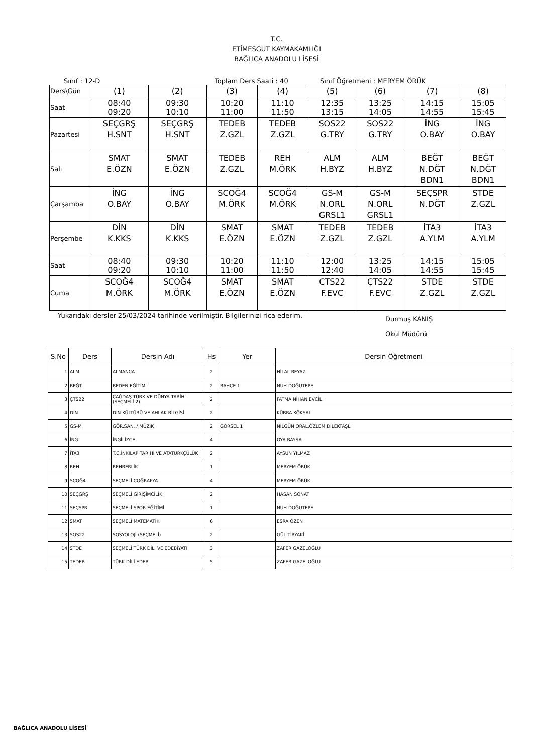T.C.
ETİMESGUT KAYMAKAMLIĞI
BAĞLICA ANADOLU LİSESİ
Sınıf : 12-D Toplam Ders Saati : 40 Sınıf Öğretmeni : MERYEM ÖRÜK
| Ders\Gün | (1) | (2) | (3) | (4) | (5) | (6) | (7) | (8) |
| Saat | 08:40 09:20 | 09:30 10:10 | 10:20 11:00 | 11:10 11:50 | 12:35 13:15 | 13:25 14:05 | 14:15 14:55 | 15:05 15:45 |
| Pazartesi | SEÇGRŞ H.SNT | SEÇGRŞ H.SNT | TEDEB Z.GZL | TEDEB Z.GZL | SOS22 G.TRY | SOS22 G.TRY | İNG O.BAY | İNG O.BAY |
| Salı | SMAT E.ÖZN | SMAT E.ÖZN | TEDEB Z.GZL | REH M.ÖRK | ALM H.BYZ | ALM H.BYZ | BEĞT N.DĞT BDN1 | BEĞT N.DĞT BDN1 |
| Çarşamba | İNG O.BAY | İNG O.BAY | SCOĞ4 M.ÖRK | SCOĞ4 M.ÖRK | GS-M N.ORL GRSL1 | GS-M N.ORL GRSL1 | SEÇSPR N.DĞT | STDE Z.GZL |
| Perşembe | DİN K.KKS | DİN K.KKS | SMAT E.ÖZN | SMAT E.ÖZN | TEDEB Z.GZL | TEDEB Z.GZL | İTA3 A.YLM | İTA3 A.YLM |
| Saat | 08:40 09:20 | 09:30 10:10 | 10:20 11:00 | 11:10 11:50 | 12:00 12:40 | 13:25 14:05 | 14:15 14:55 | 15:05 15:45 |
| Cuma | SCOĞ4 M.ÖRK | SCOĞ4 M.ÖRK | SMAT E.ÖZN | SMAT E.ÖZN | ÇTS22 F.EVC | ÇTS22 F.EVC | STDE Z.GZL | STDE Z.GZL |
Yukarıdaki dersler 25/03/2024 tarihinde verilmiştir. Bilgilerinizi rica ederim. Durmuş KANIŞ
Okul Müdürü
| S.No | Ders | Dersin Adı | Hs | Yer | Dersin Öğretmeni |
| --- | --- | --- | --- | --- | --- |
| 1 | ALM | ALMANCA | 2 | | HİLAL BEYAZ |
| 2 | BEĞT | BEDEN EĞİTİMİ | 2 | BAHÇE 1 | NUH DOĞUTEPE |
| 3 | ÇTS22 | ÇAĞDAŞ TÜRK VE DÜNYA TARİHİ (SEÇMELİ-2) | 2 | | FATMA NİHAN EVCİL |
| 4 | DİN | DİN KÜLTÜRÜ VE AHLAK BİLGİSİ | 2 | | KÜBRA KÖKSAL |
| 5 | GS-M | GÖR.SAN. / MÜZİK | 2 | GÖRSEL 1 | NİLGÜN ORAL,ÖZLEM DİLEKTAŞLI |
| 6 | İNG | İNGİLİZCE | 4 | | OYA BAYSA |
| 7 | İTA3 | T.C.İNKILAP TARİHİ VE ATATÜRKÇÜLÜK | 2 | | AYSUN YILMAZ |
| 8 | REH | REHBERLİK | 1 | | MERYEM ÖRÜK |
| 9 | SCOĞ4 | SEÇMELİ COĞRAFYA | 4 | | MERYEM ÖRÜK |
| 10 | SEÇGRŞ | SEÇMELİ GİRİŞİMCİLİK | 2 | | HASAN SONAT |
| 11 | SEÇSPR | SEÇMELİ SPOR EĞİTİMİ | 1 | | NUH DOĞUTEPE |
| 12 | SMAT | SEÇMELİ MATEMATİK | 6 | | ESRA ÖZEN |
| 13 | SOS22 | SOSYOLOJİ (SEÇMELİ) | 2 | | GÜL TİRYAKİ |
| 14 | STDE | SEÇMELİ TÜRK DİLİ VE EDEBİYATI | 3 | | ZAFER GAZELOĞLU |
| 15 | TEDEB | TÜRK DİLİ EDEB | 5 | | ZAFER GAZELOĞLU |
BAĞLICA ANADOLU LİSESİ